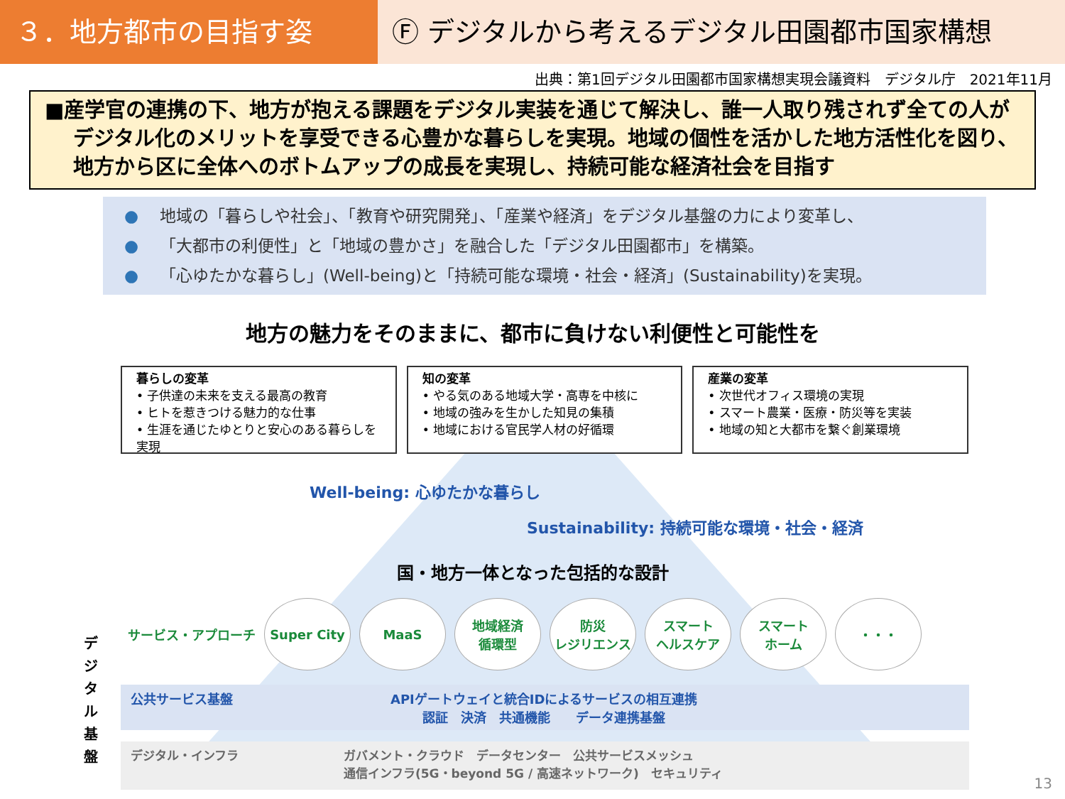３．地方都市の目指す姿 Ⓕ デジタルから考えるデジタル田園都市国家構想
出典：第1回デジタル田園都市国家構想実現会議資料　デジタル庁　2021年11月
■産学官の連携の下、地方が抱える課題をデジタル実装を通じて解決し、誰一人取り残されず全ての人がデジタル化のメリットを享受できる心豊かな暮らしを実現。地域の個性を活かした地方活性化を図り、地方から区に全体へのボトムアップの成長を実現し、持続可能な経済社会を目指す
● 地域の「暮らしや社会」、「教育や研究開発」、「産業や経済」をデジタル基盤の力により変革し、
● 「大都市の利便性」と「地域の豊かさ」を融合した「デジタル田園都市」を構築。
● 「心ゆたかな暮らし」(Well-being)と「持続可能な環境・社会・経済」(Sustainability)を実現。
地方の魅力をそのままに、都市に負けない利便性と可能性を
暮らしの変革
• 子供達の未来を支える最高の教育
• ヒトを惹きつける魅力的な仕事
• 生涯を通じたゆとりと安心のある暮らしを実現
知の変革
• やる気のある地域大学・高専を中核に
• 地域の強みを生かした知見の集積
• 地域における官民学人材の好循環
産業の変革
• 次世代オフィス環境の実現
• スマート農業・医療・防災等を実装
• 地域の知と大都市を繋ぐ創業環境
Well-being: 心ゆたかな暮らし
Sustainability: 持続可能な環境・社会・経済
国・地方一体となった包括的な設計
サービス・アプローチ
Super City MaaS
地域経済
循環型
防災
レジリエンス
スマート
ヘルスケア
スマート
ホーム
・・・
公共サービス基盤
APIゲートウェイと統合IDによるサービスの相互連携
認証　決済　共通機能　　データ連携基盤
デジタル・インフラ ガバメント・クラウド　データセンター　公共サービスメッシュ
通信インフラ(5G・beyond 5G / 高速ネットワーク)　セキュリティ
デジタル基盤
13